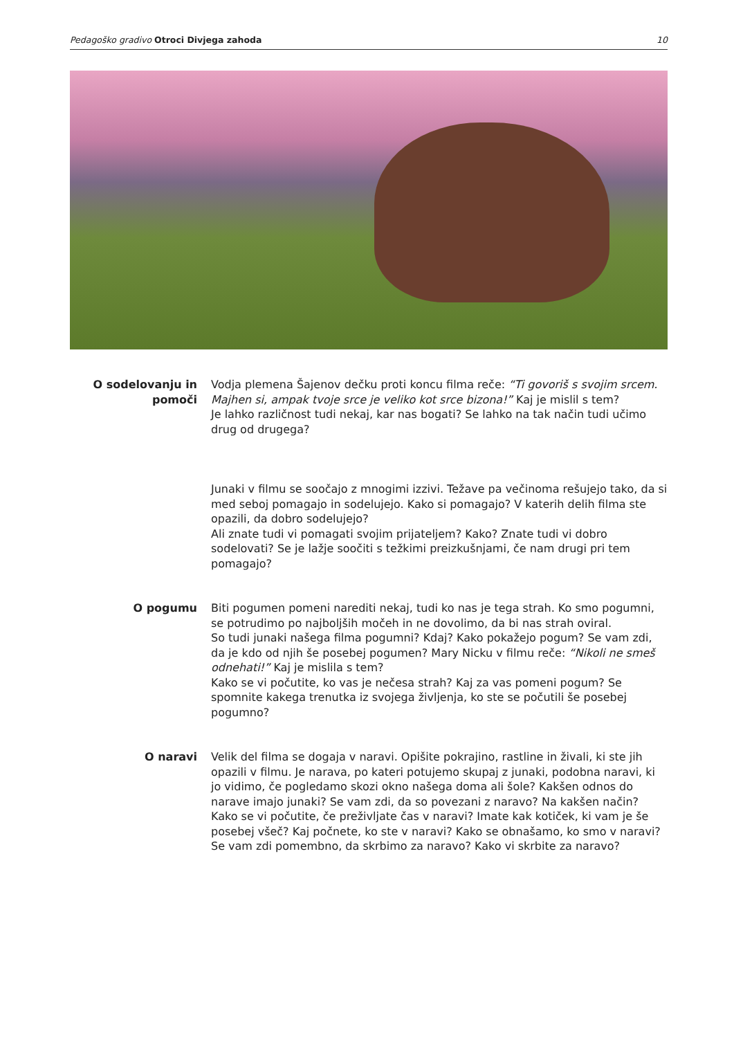Pedagoško gradivo Otroci Divjega zahoda 10
O sodelovanju in pomoči
Vodja plemena Šajenov dečku proti koncu filma reče: “Ti govoriš s svojim srcem. Majhen si, ampak tvoje srce je veliko kot srce bizona!” Kaj je mislil s tem?
Je lahko različnost tudi nekaj, kar nas bogati? Se lahko na tak način tudi učimo drug od drugega?
Junaki v filmu se soočajo z mnogimi izzivi. Težave pa večinoma rešujejo tako, da si med seboj pomagajo in sodelujejo. Kako si pomagajo? V katerih delih filma ste opazili, da dobro sodelujejo?
Ali znate tudi vi pomagati svojim prijateljem? Kako? Znate tudi vi dobro sodelovati? Se je lažje soočiti s težkimi preizkušnjami, če nam drugi pri tem pomagajo?
O pogumu Biti pogumen pomeni narediti nekaj, tudi ko nas je tega strah. Ko smo pogumni, se potrudimo po najboljših močeh in ne dovolimo, da bi nas strah oviral.
So tudi junaki našega filma pogumni? Kdaj? Kako pokažejo pogum? Se vam zdi, da je kdo od njih še posebej pogumen? Mary Nicku v filmu reče: “Nikoli ne smeš odnehati!” Kaj je mislila s tem?
Kako se vi počutite, ko vas je nečesa strah? Kaj za vas pomeni pogum? Se spomnite kakega trenutka iz svojega življenja, ko ste se počutili še posebej pogumno?
O naravi Velik del filma se dogaja v naravi. Opišite pokrajino, rastline in živali, ki ste jih opazili v filmu. Je narava, po kateri potujemo skupaj z junaki, podobna naravi, ki jo vidimo, če pogledamo skozi okno našega doma ali šole? Kakšen odnos do narave imajo junaki? Se vam zdi, da so povezani z naravo? Na kakšen način?
Kako se vi počutite, če preživljate čas v naravi? Imate kak kotiček, ki vam je še posebej všeč? Kaj počnete, ko ste v naravi? Kako se obnašamo, ko smo v naravi? Se vam zdi pomembno, da skrbimo za naravo? Kako vi skrbite za naravo?